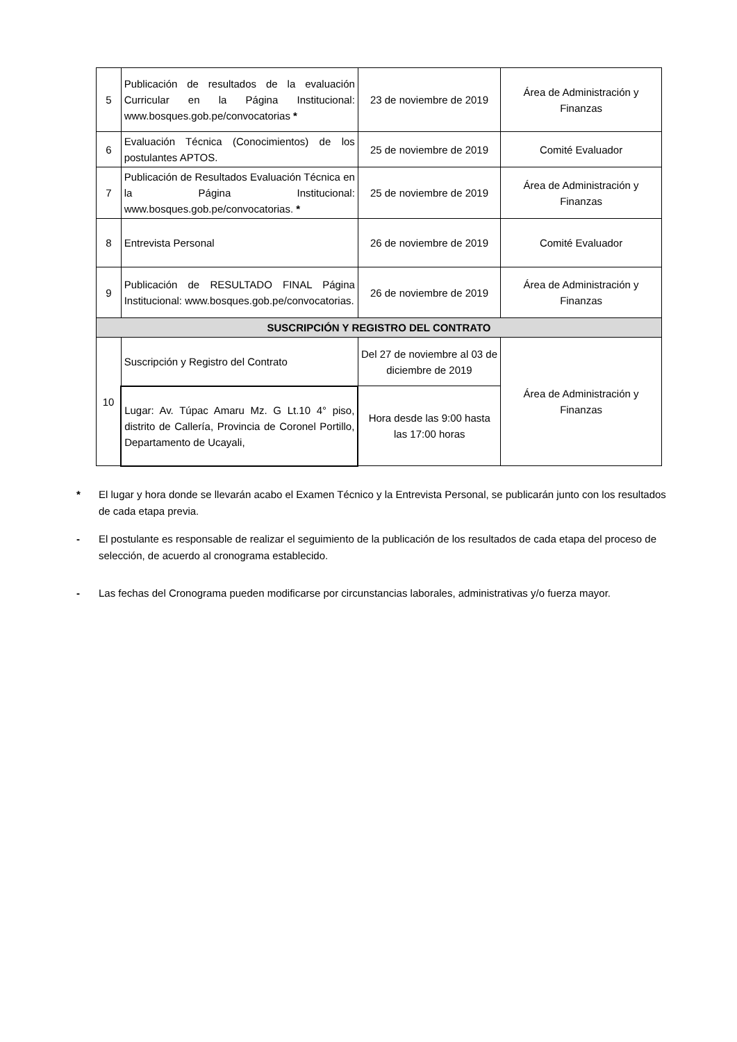| 5 | Publicación de resultados de la evaluación Curricular en la Página Institucional: www.bosques.gob.pe/convocatorias * | 23 de noviembre de 2019 | Área de Administración y Finanzas |
| 6 | Evaluación Técnica (Conocimientos) de los postulantes APTOS. | 25 de noviembre de 2019 | Comité Evaluador |
| 7 | Publicación de Resultados Evaluación Técnica en la Página Institucional: www.bosques.gob.pe/convocatorias. * | 25 de noviembre de 2019 | Área de Administración y Finanzas |
| 8 | Entrevista Personal | 26 de noviembre de 2019 | Comité Evaluador |
| 9 | Publicación de RESULTADO FINAL Página Institucional: www.bosques.gob.pe/convocatorias. | 26 de noviembre de 2019 | Área de Administración y Finanzas |
| SUSCRIPCIÓN Y REGISTRO DEL CONTRATO | | | |
| 10 | Suscripción y Registro del Contrato | Del 27 de noviembre al 03 de diciembre de 2019 | Área de Administración y Finanzas |
| | Lugar: Av. Túpac Amaru Mz. G Lt.10 4° piso, distrito de Callería, Provincia de Coronel Portillo, Departamento de Ucayali, | Hora desde las 9:00 hasta las 17:00 horas | |
* El lugar y hora donde se llevarán acabo el Examen Técnico y la Entrevista Personal, se publicarán junto con los resultados de cada etapa previa.
- El postulante es responsable de realizar el seguimiento de la publicación de los resultados de cada etapa del proceso de selección, de acuerdo al cronograma establecido.
- Las fechas del Cronograma pueden modificarse por circunstancias laborales, administrativas y/o fuerza mayor.